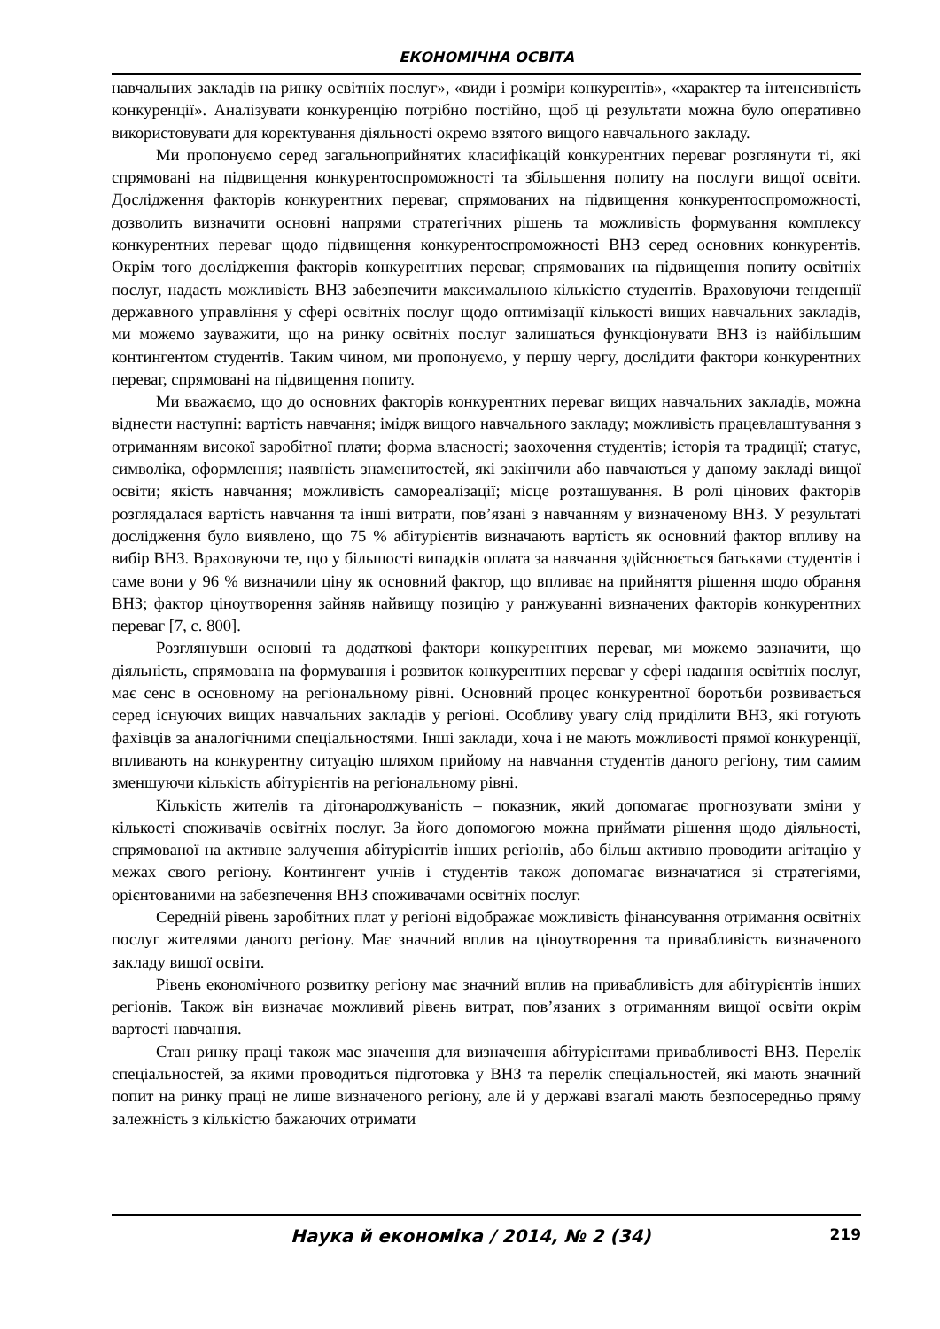ЕКОНОМІЧНА ОСВІТА
навчальних закладів на ринку освітніх послуг», «види і розміри конкурентів», «характер та інтенсивність конкуренції». Аналізувати конкуренцію потрібно постійно, щоб ці результати можна було оперативно використовувати для коректування діяльності окремо взятого вищого навчального закладу.
Ми пропонуємо серед загальноприйнятих класифікацій конкурентних переваг розглянути ті, які спрямовані на підвищення конкурентоспроможності та збільшення попиту на послуги вищої освіти. Дослідження факторів конкурентних переваг, спрямованих на підвищення конкурентоспроможності, дозволить визначити основні напрями стратегічних рішень та можливість формування комплексу конкурентних переваг щодо підвищення конкурентоспроможності ВНЗ серед основних конкурентів. Окрім того дослідження факторів конкурентних переваг, спрямованих на підвищення попиту освітніх послуг, надасть можливість ВНЗ забезпечити максимальною кількістю студентів. Враховуючи тенденції державного управління у сфері освітніх послуг щодо оптимізації кількості вищих навчальних закладів, ми можемо зауважити, що на ринку освітніх послуг залишаться функціонувати ВНЗ із найбільшим контингентом студентів. Таким чином, ми пропонуємо, у першу чергу, дослідити фактори конкурентних переваг, спрямовані на підвищення попиту.
Ми вважаємо, що до основних факторів конкурентних переваг вищих навчальних закладів, можна віднести наступні: вартість навчання; імідж вищого навчального закладу; можливість працевлаштування з отриманням високої заробітної плати; форма власності; заохочення студентів; історія та традиції; статус, символіка, оформлення; наявність знаменитостей, які закінчили або навчаються у даному закладі вищої освіти; якість навчання; можливість самореалізації; місце розташування. В ролі цінових факторів розглядалася вартість навчання та інші витрати, пов’язані з навчанням у визначеному ВНЗ. У результаті дослідження було виявлено, що 75 % абітурієнтів визначають вартість як основний фактор впливу на вибір ВНЗ. Враховуючи те, що у більшості випадків оплата за навчання здійснюється батьками студентів і саме вони у 96 % визначили ціну як основний фактор, що впливає на прийняття рішення щодо обрання ВНЗ; фактор ціноутворення зайняв найвищу позицію у ранжуванні визначених факторів конкурентних переваг [7, с. 800].
Розглянувши основні та додаткові фактори конкурентних переваг, ми можемо зазначити, що діяльність, спрямована на формування і розвиток конкурентних переваг у сфері надання освітніх послуг, має сенс в основному на регіональному рівні. Основний процес конкурентної боротьби розвивається серед існуючих вищих навчальних закладів у регіоні. Особливу увагу слід приділити ВНЗ, які готують фахівців за аналогічними спеціальностями. Інші заклади, хоча і не мають можливості прямої конкуренції, впливають на конкурентну ситуацію шляхом прийому на навчання студентів даного регіону, тим самим зменшуючи кількість абітурієнтів на регіональному рівні.
Кількість жителів та дітонароджуваність – показник, який допомагає прогнозувати зміни у кількості споживачів освітніх послуг. За його допомогою можна приймати рішення щодо діяльності, спрямованої на активне залучення абітурієнтів інших регіонів, або більш активно проводити агітацію у межах свого регіону. Контингент учнів і студентів також допомагає визначатися зі стратегіями, орієнтованими на забезпечення ВНЗ споживачами освітніх послуг.
Середній рівень заробітних плат у регіоні відображає можливість фінансування отримання освітніх послуг жителями даного регіону. Має значний вплив на ціноутворення та привабливість визначеного закладу вищої освіти.
Рівень економічного розвитку регіону має значний вплив на привабливість для абітурієнтів інших регіонів. Також він визначає можливий рівень витрат, пов’язаних з отриманням вищої освіти окрім вартості навчання.
Стан ринку праці також має значення для визначення абітурієнтами привабливості ВНЗ. Перелік спеціальностей, за якими проводиться підготовка у ВНЗ та перелік спеціальностей, які мають значний попит на ринку праці не лише визначеного регіону, але й у державі взагалі мають безпосередньо пряму залежність з кількістю бажаючих отримати
Наука й економіка / 2014, № 2 (34) 219